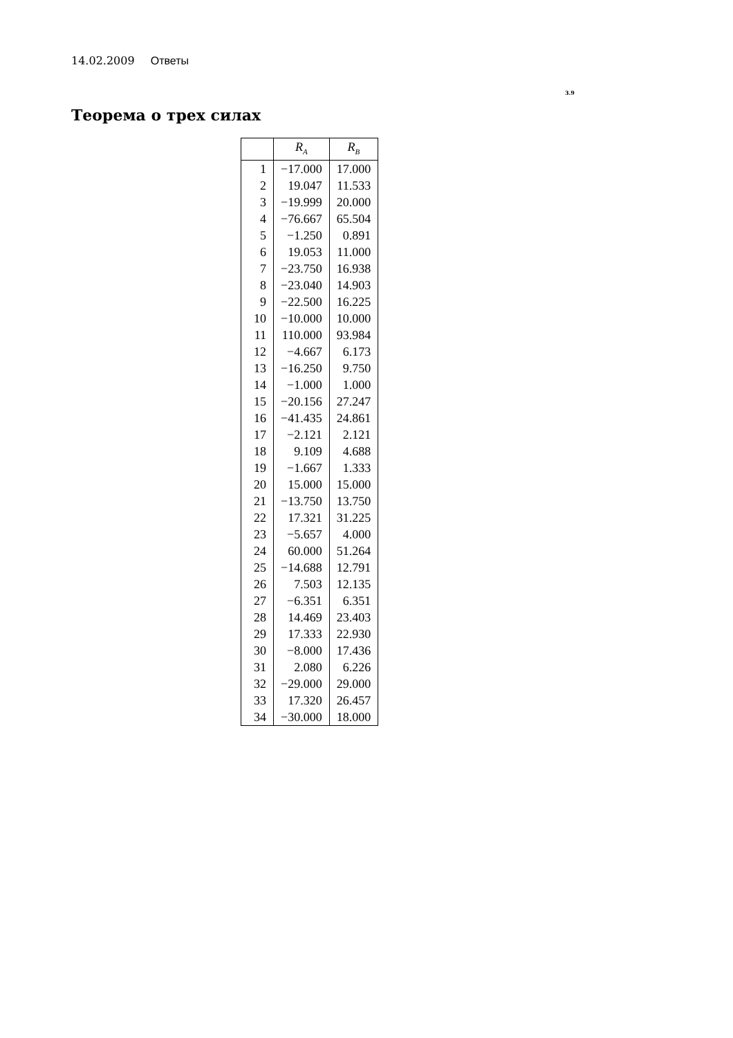14.02.2009 Ответы
3.9
Теорема о трех силах
| | R<sub>A</sub> | R<sub>B</sub> |
| --- | --- | --- |
| 1 | −17.000 | 17.000 |
| 2 | 19.047 | 11.533 |
| 3 | −19.999 | 20.000 |
| 4 | −76.667 | 65.504 |
| 5 | −1.250 | 0.891 |
| 6 | 19.053 | 11.000 |
| 7 | −23.750 | 16.938 |
| 8 | −23.040 | 14.903 |
| 9 | −22.500 | 16.225 |
| 10 | −10.000 | 10.000 |
| 11 | 110.000 | 93.984 |
| 12 | −4.667 | 6.173 |
| 13 | −16.250 | 9.750 |
| 14 | −1.000 | 1.000 |
| 15 | −20.156 | 27.247 |
| 16 | −41.435 | 24.861 |
| 17 | −2.121 | 2.121 |
| 18 | 9.109 | 4.688 |
| 19 | −1.667 | 1.333 |
| 20 | 15.000 | 15.000 |
| 21 | −13.750 | 13.750 |
| 22 | 17.321 | 31.225 |
| 23 | −5.657 | 4.000 |
| 24 | 60.000 | 51.264 |
| 25 | −14.688 | 12.791 |
| 26 | 7.503 | 12.135 |
| 27 | −6.351 | 6.351 |
| 28 | 14.469 | 23.403 |
| 29 | 17.333 | 22.930 |
| 30 | −8.000 | 17.436 |
| 31 | 2.080 | 6.226 |
| 32 | −29.000 | 29.000 |
| 33 | 17.320 | 26.457 |
| 34 | −30.000 | 18.000 |